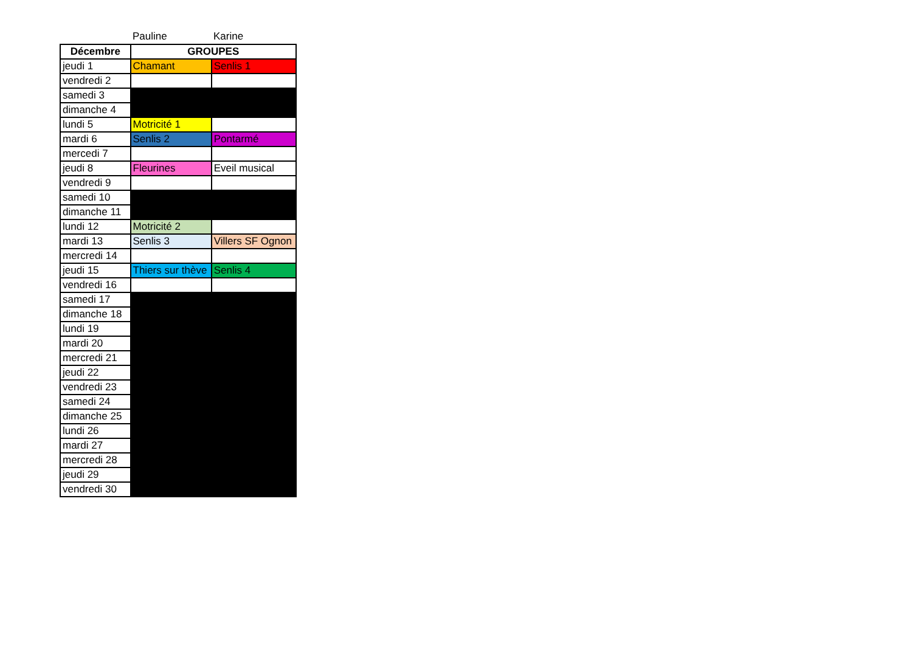Pauline Karine
| Décembre | GROUPES | |
| --- | --- | --- |
| jeudi 1 | Chamant | Senlis 1 |
| vendredi 2 | | |
| samedi 3 | | |
| dimanche 4 | | |
| lundi 5 | Motricité 1 | |
| mardi 6 | Senlis 2 | Pontarmé |
| mercedi 7 | | |
| jeudi 8 | Fleurines | Eveil musical |
| vendredi 9 | | |
| samedi 10 | | |
| dimanche 11 | | |
| lundi 12 | Motricité 2 | |
| mardi 13 | Senlis 3 | Villers SF Ognon |
| mercredi 14 | | |
| jeudi 15 | Thiers sur thève | Senlis 4 |
| vendredi 16 | | |
| samedi 17 | | |
| dimanche 18 | | |
| lundi 19 | | |
| mardi 20 | | |
| mercredi 21 | | |
| jeudi 22 | | |
| vendredi 23 | | |
| samedi 24 | | |
| dimanche 25 | | |
| lundi 26 | | |
| mardi 27 | | |
| mercredi 28 | | |
| jeudi 29 | | |
| vendredi 30 | | |